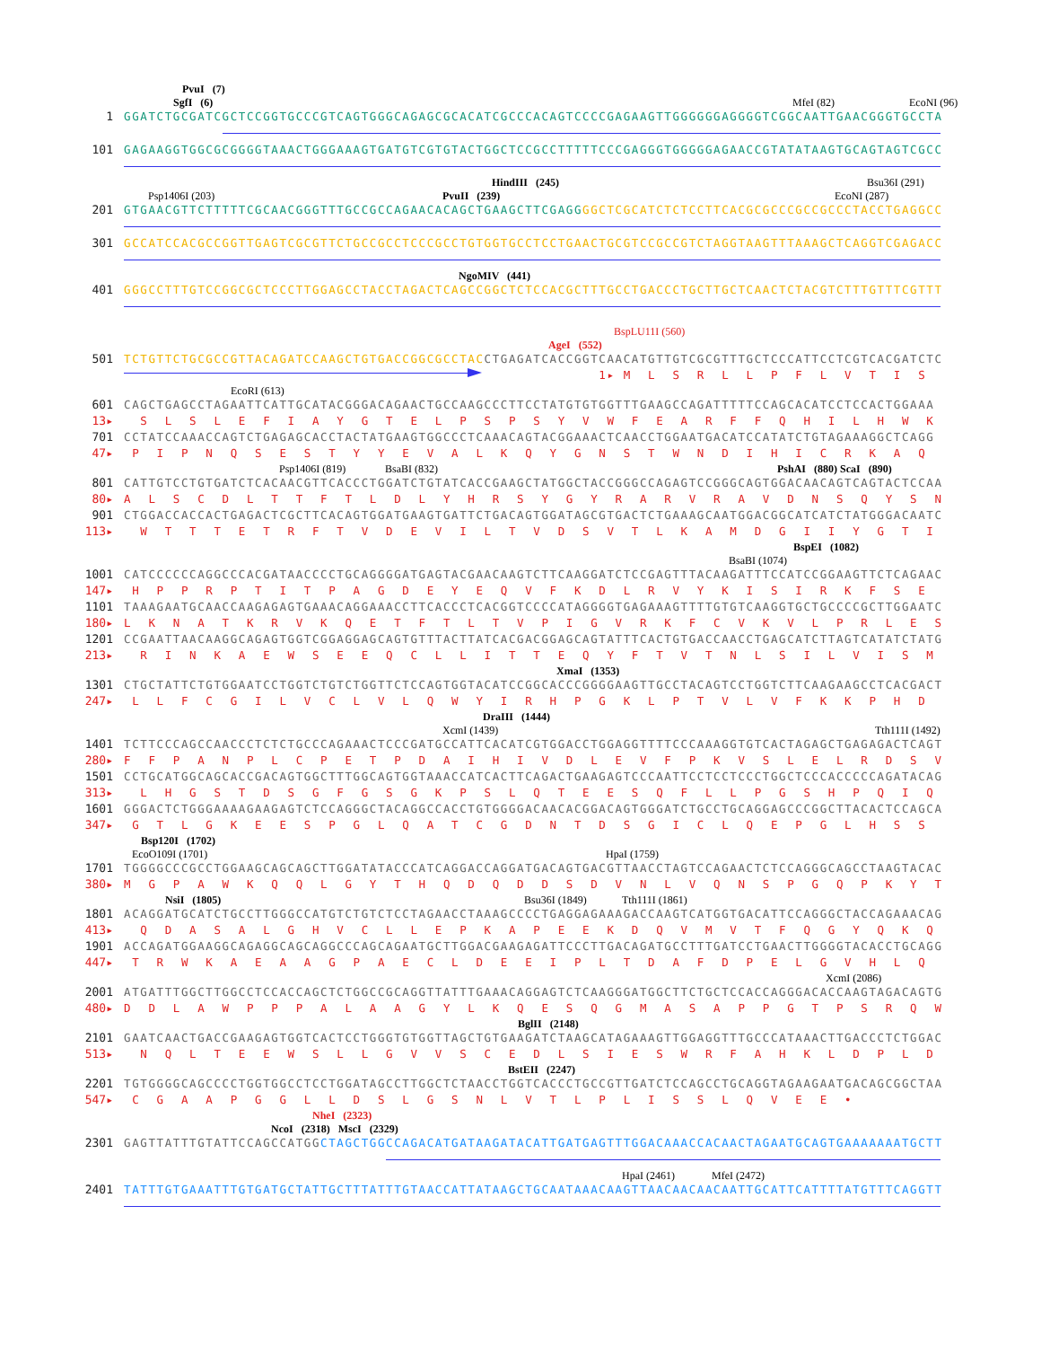PvuI (7)
SgfI (6) MfeI (82) EcoNI (96)
1 GGATCTGCGATCGCTCCGGTGCCCGTCAGTGGGCAGAGCGCACATCGCCCACAGTCCCCGAGAAGTTGGGGGGAGGGGTCGGCAATTGAACGGGTGCCTA
101 GAGAAGGTGGCGCGGGGTAAACTGGGAAAGTGATGTCGTGTACTGGCTCCGCCTTTTTCCCGAGGGTGGGGGAGAACCGTATATAAGTGCAGTAGTCGCC
HindIII (245) Bsu36I (291)
Psp1406I (203) PvuII (239) EcoNI (287)
201 GTGAACGTTCTTTTTCGCAACGGGTTTGCCGCCAGAACACAGCTGAAGCTTCGAGG GGCTCGCATCTCTCCTTCACGCGCCCGCCGCCCTACCTGAGGCC
301 GCCATCCACGCCGGTTGAGTCGCGTTCTGCCGCCTCCCGCCTGTGGTGCCTCCTGAACTGCGTCCGCCGTCTAGGTAAGTTTAAAGCTCAGGTCGAGACC
NgoMIV (441)
401 GGGCCTTTGTCCGGCGCTCCCTTGGAGCCTACCTAGACTCAGCCGGCTCTCCACGCTTTGCCTGACCCTGCTTGCTCAACTCTACGTCTTTGTTTCGTTT
BspLU11I (560)
AgeI (552)
501 TCTGTTCTGCGCCGTTACAGATCCAAGCTGTGACCGGCGCCTAC CTGAGATCACCGGTCAACATGTTGTCGCGTTTGCTCCCATTCCTCGTCACGATCTC
1▸ M L S R L L P F L V T I S
EcoRI (613)
601 CAGCTGAGCCTAGAATTCATTGCATACGGGACAGAACTGCCAAGCCCTTCCTATGTGTGGTTTGAAGCCAGATTTTTCCAGCACATCCTCCACTGGAAA
13▸ S L S L E F I A Y G T E L P S P S Y V W F E A R F F Q H I L H W K
701 CCTATCCAAACCAGTCTGAGAGCACCTACTATGAAGTGGCCCTCAAACAGTACGGAAACTCAACCTGGAATGACATCCATATCTGTAGAAAGGCTCAGG
47▸ P I P N Q S E S T Y Y E V A L K Q Y G N S T W N D I H I C R K A Q
Psp1406I (819) BsaBI (832) PshAI (880) ScaI (890)
801 CATTGTCCTGTGATCTCACAACGTTCACCCTGGATCTGTATCACCGAAGCTATGGCTACCGGGCCAGAGTCCGGGCAGTGGACAACAGTCAGTACTCCAA
80▸ A L S C D L T T F T L D L Y H R S Y G Y R A R V R A V D N S Q Y S N
901 CTGGACCACCACTGAGACTCGCTTCACAGTGGATGAAGTGATTCTGACAGTGGATAGCGTGACTCTGAAAGCAATGGACGGCATCATCTATGGGACAATC
113▸ W T T T E T R F T V D E V I L T V D S V T L K A M D G I I Y G T I
BspEI (1082)
BsaBI (1074)
1001 CATCCCCCCAGGCCCACGATAACCCCTGCAGGGGATGAGTACGAACAAGTCTTCAAGGATCTCCGAGTTTACAAGATTTCCATCCGGAAGTTCTCAGAAC
147▸ H P P R P T I T P A G D E Y E Q V F K D L R V Y K I S I R K F S E
1101 TAAAGAATGCAACCAAGAGAGTGAAACAGGAAACCTTCACCCTCACGGTCCCCATAGGGGTGAGAAAGTTTTGTGTCAAGGTGCTGCCCCGCTTGGAATC
180▸ L K N A T K R V K Q E T F T L T V P I G V R K F C V K V L P R L E S
1201 CCGAATTAACAAGGCAGAGTGGTCGGAGGAGCAGTGTTTACTTATCACGACGGAGCAGTATTTCACTGTGACCAACCTGAGCATCTTAGTCATATCTATG
213▸ R I N K A E W S E E Q C L L I T T E Q Y F T V T N L S I L V I S M
XmaI (1353)
1301 CTGCTATTCTGTGGAATCCTGGTCTGTCTGGTTCTCCAGTGGTACATCCGGCACCCGGGGAAGTTGCCTACAGTCCTGGTCTTCAAGAAGCCTCACGACT
247▸ L L F C G I L V C L V L Q W Y I R H P G K L P T V L V F K K P H D
DraIII (1444)
XcmI (1439) Tth111I (1492)
1401 TCTTCCCAGCCAACCCTCTCTGCCCAGAAACTCCCGATGCCATTCACATCGTGGACCTGGAGGTTTTCCCAAAGGTGTCACTAGAGCTGAGAGACTCAGT
280▸ F F P A N P L C P E T P D A I H I V D L E V F P K V S L E L R D S V
1501 CCTGCATGGCAGCACCGACAGTGGCTTTGGCAGTGGTAAACCATCACTTCAGACTGAAGAGTCCCAATTCCTCCTCCCTGGCTCCCACCCCCAGATACAG
313▸ L H G S T D S G F G S G K P S L Q T E E S Q F L L P G S H P Q I Q
1601 GGGACTCTGGGAAAAGAAGAGTCTCCAGGGCTACAGGCCACCTGTGGGGACAACACGGACAGTGGGATCTGCCTGCAGGAGCCCGGCTTACACTCCAGCA
347▸ G T L G K E E S P G L Q A T C G D N T D S G I C L Q E P G L H S S
Bsp120I (1702)
EcoO109I (1701) HpaI (1759)
1701 TGGGGCCCGCCTGGAAGCAGCAGCTTGGATATACCCATCAGGACCAGGATGACAGTGACGTTAACCTAGTCCAGAACTCTCCAGGGCAGCCTAAGTACAC
380▸ M G P A W K Q Q L G Y T H Q D Q D D S D V N L V Q N S P G Q P K Y T
NsiI (1805) Bsu36I (1849) Tth111I (1861)
1801 ACAGGATGCATCTGCCTTGGGCCATGTCTGTCTCCTAGAACCTAAAGCCCCTGAGGAGAAAGACCAAGTCATGGTGACATTCCAGGGCTACCAGAAACAG
413▸ Q D A S A L G H V C L L E P K A P E E K D Q V M V T F Q G Y Q K Q
1901 ACCAGATGGAAGGCAGAGGCAGCAGGCCCAGCAGAATGCTTGGACGAAGAGATTCCCTTGACAGATGCCTTTGATCCTGAACTTGGGGTACACCTGCAGG
447▸ T R W K A E A A G P A E C L D E E I P L T D A F D P E L G V H L Q
XcmI (2086)
2001 ATGATTTGGCTTGGCCTCCACCAGCTCTGGCCGCAGGTTATTTGAAACAGGAGTCTCAAGGGATGGCTTCTGCTCCACCAGGGACACCAAGTAGACAGTG
480▸ D D L A W P P P A L A A G Y L K Q E S Q G M A S A P P G T P S R Q W
BglII (2148)
2101 GAATCAACTGACCGAAGAGTGGTCACTCCTGGGTGTGGTTAGCTGTGAAGATCTAAGCATAGAAAGTTGGAGGTTTGCCCATAAACTTGACCCTCTGGAC
513▸ N Q L T E E W S L L G V V S C E D L S I E S W R F A H K L D P L D
BstEII (2247)
2201 TGTGGGGCAGCCCCTGGTGGCCTCCTGGATAGCCTTGGCTCTAACCTGGTCACCCTGCCGTTGATCTCCAGCCTGCAGGTAGAAGAATGACAGCGGCTAA
547▸ C G A A P G G L L D S L G S N L V T L P L I S S L Q V E E •
NheI (2323)
NcoI (2318) MscI (2329)
2301 GAGTTATTTGTATTCCAGCCATGG CTAGCTGGCCAGACATGATAAGATACATTGATGAGTTTGGACAAACCACAACTAGAATGCAGTGAAAAAAATGCTT
HpaI (2461) MfeI (2472)
2401 TATTTGTGAAATTTGTGATGCTATTGCTTTATTTGTAACCATTATAAGCTGCAATAAACAAGTTAACAACAACAATTGCATTCATTTTATGTTTCAGGTT